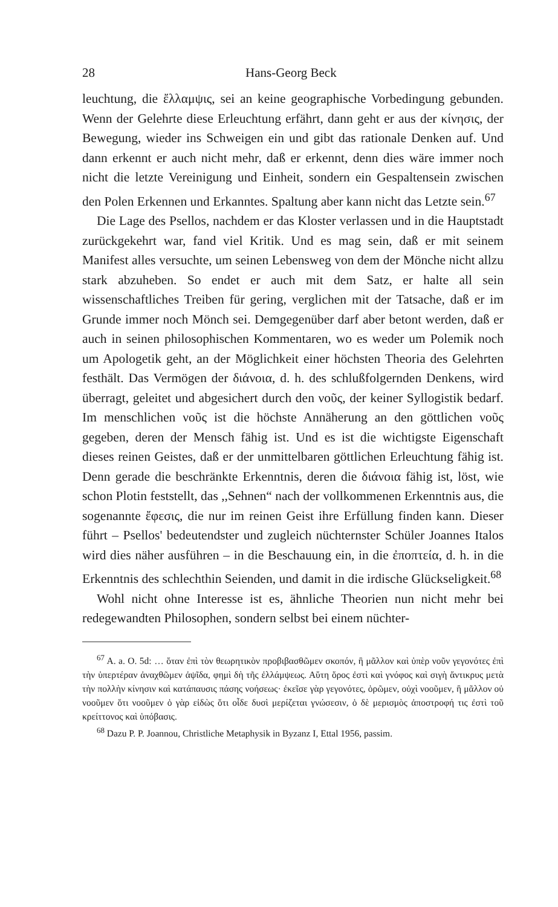28 Hans-Georg Beck
leuchtung, die ἔλλαμψις, sei an keine geographische Vorbedingung gebunden. Wenn der Gelehrte diese Erleuchtung erfährt, dann geht er aus der κίνησις, der Bewegung, wieder ins Schweigen ein und gibt das rationale Denken auf. Und dann erkennt er auch nicht mehr, daß er erkennt, denn dies wäre immer noch nicht die letzte Vereinigung und Einheit, sondern ein Gespaltensein zwischen den Polen Erkennen und Erkanntes. Spaltung aber kann nicht das Letzte sein.<sup>67</sup>
Die Lage des Psellos, nachdem er das Kloster verlassen und in die Hauptstadt zurückgekehrt war, fand viel Kritik. Und es mag sein, daß er mit seinem Manifest alles versuchte, um seinen Lebensweg von dem der Mönche nicht allzu stark abzuheben. So endet er auch mit dem Satz, er halte all sein wissenschaftliches Treiben für gering, verglichen mit der Tatsache, daß er im Grunde immer noch Mönch sei. Demgegenüber darf aber betont werden, daß er auch in seinen philosophischen Kommentaren, wo es weder um Polemik noch um Apologetik geht, an der Möglichkeit einer höchsten Theoria des Gelehrten festhält. Das Vermögen der διάνοια, d. h. des schlußfolgernden Denkens, wird überragt, geleitet und abgesichert durch den νοῦς, der keiner Syllogistik bedarf. Im menschlichen νοῦς ist die höchste Annäherung an den göttlichen νοῦς gegeben, deren der Mensch fähig ist. Und es ist die wichtigste Eigenschaft dieses reinen Geistes, daß er der unmittelbaren göttlichen Erleuchtung fähig ist. Denn gerade die beschränkte Erkenntnis, deren die διάνοια fähig ist, löst, wie schon Plotin feststellt, das ,,Sehnen“ nach der vollkommenen Erkenntnis aus, die sogenannte ἔφεσις, die nur im reinen Geist ihre Erfüllung finden kann. Dieser führt – Psellos' bedeutendster und zugleich nüchternster Schüler Joannes Italos wird dies näher ausführen – in die Beschauung ein, in die ἐποπτεία, d. h. in die Erkenntnis des schlechthin Seienden, und damit in die irdische Glückseligkeit.<sup>68</sup>
Wohl nicht ohne Interesse ist es, ähnliche Theorien nun nicht mehr bei redegewandten Philosophen, sondern selbst bei einem nüchter-
<sup>67</sup> A. a. O. 5d: … ὅταν ἐπὶ τὸν θεωρητικὸν προβιβασθῶμεν σκοπόν, ἢ μᾶλλον καὶ ὑπὲρ νοῦν γεγονότες ἐπὶ τὴν ὑπερτέραν ἀναχθῶμεν ἀψῖδα, φημὶ δὴ τῆς ἐλλάμψεως. Αὕτη ὅρος ἐστὶ καὶ γνόφος καὶ σιγὴ ἄντικρυς μετὰ τὴν πολλὴν κίνησιν καὶ κατάπαυσις πάσης νοήσεως· ἐκεῖσε γὰρ γεγονότες, ὁρῶμεν, οὐχὶ νοοῦμεν, ἢ μᾶλλον οὐ νοοῦμεν ὅτι νοοῦμεν ὁ γὰρ εἰδὼς ὅτι οἶδε δυσὶ μερίζεται γνώσεσιν, ὁ δὲ μερισμὸς ἀποστροφή τις ἐστὶ τοῦ κρείττονος καὶ ὑπόβασις.
<sup>68</sup> Dazu P. P. Joannou, Christliche Metaphysik in Byzanz I, Ettal 1956, passim.